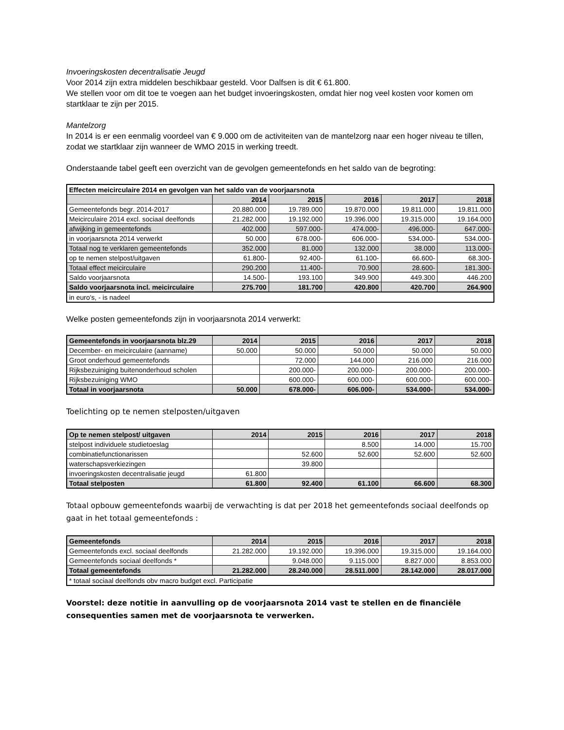Invoeringskosten decentralisatie Jeugd
Voor 2014 zijn extra middelen beschikbaar gesteld. Voor Dalfsen is dit € 61.800.
We stellen voor om dit toe te voegen aan het budget invoeringskosten, omdat hier nog veel kosten voor komen om startklaar te zijn per 2015.
Mantelzorg
In 2014 is er een eenmalig voordeel van € 9.000 om de activiteiten van de mantelzorg naar een hoger niveau te tillen, zodat we startklaar zijn wanneer de WMO 2015 in werking treedt.
Onderstaande tabel geeft een overzicht van de gevolgen gemeentefonds en het saldo van de begroting:
| Effecten meicirculaire 2014 en gevolgen van het saldo van de voorjaarsnota | | | | | |
| --- | --- | --- | --- | --- | --- |
| | 2014 | 2015 | 2016 | 2017 | 2018 |
| Gemeentefonds begr. 2014-2017 | 20.880.000 | 19.789.000 | 19.870.000 | 19.811.000 | 19.811.000 |
| Meicirculaire 2014 excl. sociaal deelfonds | 21.282.000 | 19.192.000 | 19.396.000 | 19.315.000 | 19.164.000 |
| afwijking in gemeentefonds | 402.000 | 597.000- | 474.000- | 496.000- | 647.000- |
| in voorjaarsnota 2014 verwerkt | 50.000 | 678.000- | 606.000- | 534.000- | 534.000- |
| Totaal nog te verklaren gemeentefonds | 352.000 | 81.000 | 132.000 | 38.000 | 113.000- |
| op te nemen stelpost/uitgaven | 61.800- | 92.400- | 61.100- | 66.600- | 68.300- |
| Totaal effect meicirculaire | 290.200 | 11.400- | 70.900 | 28.600- | 181.300- |
| Saldo voorjaarsnota | 14.500- | 193.100 | 349.900 | 449.300 | 446.200 |
| Saldo voorjaarsnota incl. meicirculaire | 275.700 | 181.700 | 420.800 | 420.700 | 264.900 |
| in euro's, - is nadeel | | | | | |
Welke posten gemeentefonds zijn in voorjaarsnota 2014 verwerkt:
| Gemeentefonds in voorjaarsnota blz.29 | 2014 | 2015 | 2016 | 2017 | 2018 |
| --- | --- | --- | --- | --- | --- |
| December- en meicirculaire (aanname) | 50.000 | 50.000 | 50.000 | 50.000 | 50.000 |
| Groot onderhoud gemeentefonds | | 72.000 | 144.000 | 216.000 | 216.000 |
| Rijksbezuiniging buitenonderhoud scholen | | 200.000- | 200.000- | 200.000- | 200.000- |
| Rijksbezuiniging WMO | | 600.000- | 600.000- | 600.000- | 600.000- |
| Totaal in voorjaarsnota | 50.000 | 678.000- | 606.000- | 534.000- | 534.000- |
Toelichting op te nemen stelposten/uitgaven
| Op te nemen stelpost/ uitgaven | 2014 | 2015 | 2016 | 2017 | 2018 |
| --- | --- | --- | --- | --- | --- |
| stelpost individuele studietoeslag | | | 8.500 | 14.000 | 15.700 |
| combinatiefunctionarissen | | 52.600 | 52.600 | 52.600 | 52.600 |
| waterschapsverkiezingen | | 39.800 | | | |
| invoeringskosten decentralisatie jeugd | 61.800 | | | | |
| Totaal stelposten | 61.800 | 92.400 | 61.100 | 66.600 | 68.300 |
Totaal opbouw gemeentefonds waarbij de verwachting is dat per 2018 het gemeentefonds sociaal deelfonds op gaat in het totaal gemeentefonds :
| Gemeentefonds | 2014 | 2015 | 2016 | 2017 | 2018 |
| --- | --- | --- | --- | --- | --- |
| Gemeentefonds excl. sociaal deelfonds | 21.282.000 | 19.192.000 | 19.396.000 | 19.315.000 | 19.164.000 |
| Gemeentefonds sociaal deelfonds * | | 9.048.000 | 9.115.000 | 8.827.000 | 8.853.000 |
| Totaal gemeentefonds | 21.282.000 | 28.240.000 | 28.511.000 | 28.142.000 | 28.017.000 |
| * totaal sociaal deelfonds obv macro budget excl. Participatie | | | | | |
Voorstel: deze notitie in aanvulling op de voorjaarsnota 2014 vast te stellen en de financiële consequenties samen met de voorjaarsnota te verwerken.